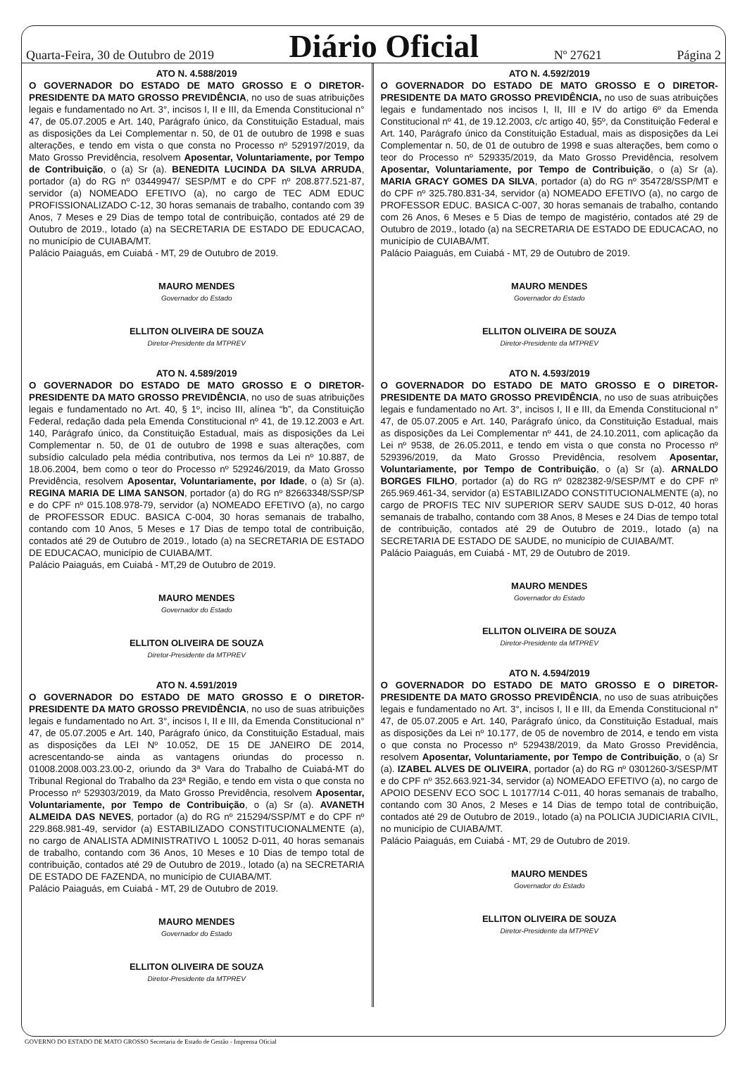Quarta-Feira, 30 de Outubro de 2019 Diário Oficial Nº 27621 Página 2
ATO N. 4.588/2019
O GOVERNADOR DO ESTADO DE MATO GROSSO E O DIRETOR-PRESIDENTE DA MATO GROSSO PREVIDÊNCIA, no uso de suas atribuições legais e fundamentado no Art. 3°, incisos I, II e III, da Emenda Constitucional n° 47, de 05.07.2005 e Art. 140, Parágrafo único, da Constituição Estadual, mais as disposições da Lei Complementar n. 50, de 01 de outubro de 1998 e suas alterações, e tendo em vista o que consta no Processo nº 529197/2019, da Mato Grosso Previdência, resolvem Aposentar, Voluntariamente, por Tempo de Contribuição, o (a) Sr (a). BENEDITA LUCINDA DA SILVA ARRUDA, portador (a) do RG nº 03449947/ SESP/MT e do CPF nº 208.877.521-87, servidor (a) NOMEADO EFETIVO (a), no cargo de TEC ADM EDUC PROFISSIONALIZADO C-12, 30 horas semanais de trabalho, contando com 39 Anos, 7 Meses e 29 Dias de tempo total de contribuição, contados até 29 de Outubro de 2019., lotado (a) na SECRETARIA DE ESTADO DE EDUCACAO, no município de CUIABA/MT.
Palácio Paiaguás, em Cuiabá - MT, 29 de Outubro de 2019.
MAURO MENDES
Governador do Estado
ELLITON OLIVEIRA DE SOUZA
Diretor-Presidente da MTPREV
ATO N. 4.589/2019
O GOVERNADOR DO ESTADO DE MATO GROSSO E O DIRETOR-PRESIDENTE DA MATO GROSSO PREVIDÊNCIA, no uso de suas atribuições legais e fundamentado no Art. 40, § 1º, inciso III, alínea “b”, da Constituição Federal, redação dada pela Emenda Constitucional nº 41, de 19.12.2003 e Art. 140, Parágrafo único, da Constituição Estadual, mais as disposições da Lei Complementar n. 50, de 01 de outubro de 1998 e suas alterações, com subsídio calculado pela média contributiva, nos termos da Lei nº 10.887, de 18.06.2004, bem como o teor do Processo nº 529246/2019, da Mato Grosso Previdência, resolvem Aposentar, Voluntariamente, por Idade, o (a) Sr (a). REGINA MARIA DE LIMA SANSON, portador (a) do RG nº 82663348/SSP/SP e do CPF nº 015.108.978-79, servidor (a) NOMEADO EFETIVO (a), no cargo de PROFESSOR EDUC. BASICA C-004, 30 horas semanais de trabalho, contando com 10 Anos, 5 Meses e 17 Dias de tempo total de contribuição, contados até 29 de Outubro de 2019., lotado (a) na SECRETARIA DE ESTADO DE EDUCACAO, município de CUIABA/MT.
Palácio Paiaguás, em Cuiabá - MT,29 de Outubro de 2019.
MAURO MENDES
Governador do Estado
ELLITON OLIVEIRA DE SOUZA
Diretor-Presidente da MTPREV
ATO N. 4.591/2019
O GOVERNADOR DO ESTADO DE MATO GROSSO E O DIRETOR-PRESIDENTE DA MATO GROSSO PREVIDÊNCIA, no uso de suas atribuições legais e fundamentado no Art. 3°, incisos I, II e III, da Emenda Constitucional n° 47, de 05.07.2005 e Art. 140, Parágrafo único, da Constituição Estadual, mais as disposições da LEI Nº 10.052, DE 15 DE JANEIRO DE 2014, acrescentando-se ainda as vantagens oriundas do processo n. 01008.2008.003.23.00-2, oriundo da 3ª Vara do Trabalho de Cuiabá-MT do Tribunal Regional do Trabalho da 23ª Região, e tendo em vista o que consta no Processo nº 529303/2019, da Mato Grosso Previdência, resolvem Aposentar, Voluntariamente, por Tempo de Contribuição, o (a) Sr (a). AVANETH ALMEIDA DAS NEVES, portador (a) do RG nº 215294/SSP/MT e do CPF nº 229.868.981-49, servidor (a) ESTABILIZADO CONSTITUCIONALMENTE (a), no cargo de ANALISTA ADMINISTRATIVO L 10052 D-011, 40 horas semanais de trabalho, contando com 36 Anos, 10 Meses e 10 Dias de tempo total de contribuição, contados até 29 de Outubro de 2019., lotado (a) na SECRETARIA DE ESTADO DE FAZENDA, no município de CUIABA/MT.
Palácio Paiaguás, em Cuiabá - MT, 29 de Outubro de 2019.
MAURO MENDES
Governador do Estado
ELLITON OLIVEIRA DE SOUZA
Diretor-Presidente da MTPREV
ATO N. 4.592/2019
O GOVERNADOR DO ESTADO DE MATO GROSSO E O DIRETOR-PRESIDENTE DA MATO GROSSO PREVIDÊNCIA, no uso de suas atribuições legais e fundamentado nos incisos I, II, III e IV do artigo 6º da Emenda Constitucional nº 41, de 19.12.2003, c/c artigo 40, §5º, da Constituição Federal e Art. 140, Parágrafo único da Constituição Estadual, mais as disposições da Lei Complementar n. 50, de 01 de outubro de 1998 e suas alterações, bem como o teor do Processo nº 529335/2019, da Mato Grosso Previdência, resolvem Aposentar, Voluntariamente, por Tempo de Contribuição, o (a) Sr (a). MARIA GRACY GOMES DA SILVA, portador (a) do RG nº 354728/SSP/MT e do CPF nº 325.780.831-34, servidor (a) NOMEADO EFETIVO (a), no cargo de PROFESSOR EDUC. BASICA C-007, 30 horas semanais de trabalho, contando com 26 Anos, 6 Meses e 5 Dias de tempo de magistério, contados até 29 de Outubro de 2019., lotado (a) na SECRETARIA DE ESTADO DE EDUCACAO, no município de CUIABA/MT.
Palácio Paiaguás, em Cuiabá - MT, 29 de Outubro de 2019.
MAURO MENDES
Governador do Estado
ELLITON OLIVEIRA DE SOUZA
Diretor-Presidente da MTPREV
ATO N. 4.593/2019
O GOVERNADOR DO ESTADO DE MATO GROSSO E O DIRETOR-PRESIDENTE DA MATO GROSSO PREVIDÊNCIA, no uso de suas atribuições legais e fundamentado no Art. 3°, incisos I, II e III, da Emenda Constitucional n° 47, de 05.07.2005 e Art. 140, Parágrafo único, da Constituição Estadual, mais as disposições da Lei Complementar nº 441, de 24.10.2011, com aplicação da Lei nº 9538, de 26.05.2011, e tendo em vista o que consta no Processo nº 529396/2019, da Mato Grosso Previdência, resolvem Aposentar, Voluntariamente, por Tempo de Contribuição, o (a) Sr (a). ARNALDO BORGES FILHO, portador (a) do RG nº 0282382-9/SESP/MT e do CPF nº 265.969.461-34, servidor (a) ESTABILIZADO CONSTITUCIONALMENTE (a), no cargo de PROFIS TEC NIV SUPERIOR SERV SAUDE SUS D-012, 40 horas semanais de trabalho, contando com 38 Anos, 8 Meses e 24 Dias de tempo total de contribuição, contados até 29 de Outubro de 2019., lotado (a) na SECRETARIA DE ESTADO DE SAUDE, no município de CUIABA/MT.
Palácio Paiaguás, em Cuiabá - MT, 29 de Outubro de 2019.
MAURO MENDES
Governador do Estado
ELLITON OLIVEIRA DE SOUZA
Diretor-Presidente da MTPREV
ATO N. 4.594/2019
O GOVERNADOR DO ESTADO DE MATO GROSSO E O DIRETOR-PRESIDENTE DA MATO GROSSO PREVIDÊNCIA, no uso de suas atribuições legais e fundamentado no Art. 3°, incisos I, II e III, da Emenda Constitucional n° 47, de 05.07.2005 e Art. 140, Parágrafo único, da Constituição Estadual, mais as disposições da Lei nº 10.177, de 05 de novembro de 2014, e tendo em vista o que consta no Processo nº 529438/2019, da Mato Grosso Previdência, resolvem Aposentar, Voluntariamente, por Tempo de Contribuição, o (a) Sr (a). IZABEL ALVES DE OLIVEIRA, portador (a) do RG nº 0301260-3/SESP/MT e do CPF nº 352.663.921-34, servidor (a) NOMEADO EFETIVO (a), no cargo de APOIO DESENV ECO SOC L 10177/14 C-011, 40 horas semanais de trabalho, contando com 30 Anos, 2 Meses e 14 Dias de tempo total de contribuição, contados até 29 de Outubro de 2019., lotado (a) na POLICIA JUDICIARIA CIVIL, no município de CUIABA/MT.
Palácio Paiaguás, em Cuiabá - MT, 29 de Outubro de 2019.
MAURO MENDES
Governador do Estado
ELLITON OLIVEIRA DE SOUZA
Diretor-Presidente da MTPREV
GOVERNO DO ESTADO DE MATO GROSSO Secretaria de Estado de Gestão - Imprensa Oficial